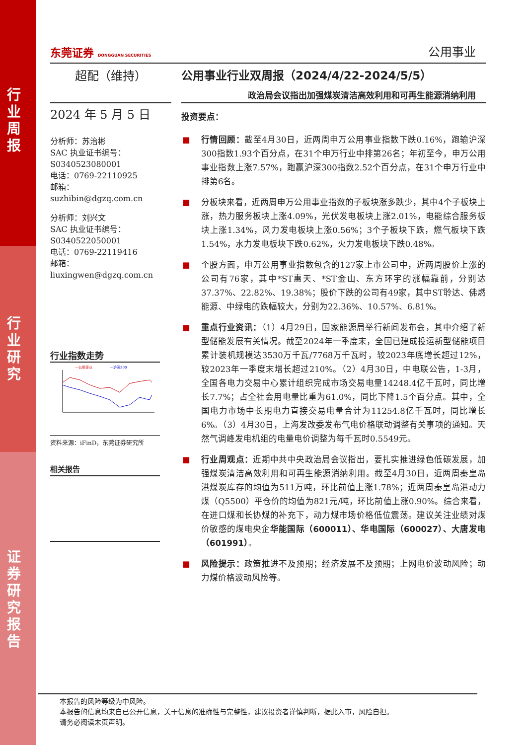行业周报
行业研究
证券研究报告
东莞证券 DONGGUAN SECURITIES
公用事业
超配（维持）
公用事业行业双周报（2024/4/22-2024/5/5）
政治局会议指出加强煤炭清洁高效利用和可再生能源消纳利用
2024 年 5 月 5 日
分析师：苏治彬
SAC 执业证书编号：
S0340523080001
电话：0769-22110925
邮箱：
suzhibin@dgzq.com.cn
分析师：刘兴文
SAC 执业证书编号：
S0340522050001
电话：0769-22119416
邮箱：
liuxingwen@dgzq.com.cn
行业指数走势
—公用事业
—沪深300
资料来源：iFinD，东莞证券研究所
相关报告
投资要点：
■ 行情回顾：截至4月30日，近两周申万公用事业指数下跌0.16%，跑输沪深300指数1.93个百分点，在31个申万行业中排第26名；年初至今，申万公用事业指数上涨7.57%，跑赢沪深300指数2.52个百分点，在31个申万行业中排第6名。
■ 分板块来看，近两周申万公用事业指数的子板块涨多跌少，其中4个子板块上涨，热力服务板块上涨4.09%，光伏发电板块上涨2.01%，电能综合服务板块上涨1.34%，风力发电板块上涨0.56%；3个子板块下跌，燃气板块下跌1.54%，水力发电板块下跌0.62%，火力发电板块下跌0.48%。
■ 个股方面，申万公用事业指数包含的127家上市公司中，近两周股价上涨的公司有76家，其中*ST惠天、*ST金山、东方环宇的涨幅靠前，分别达37.37%、22.82%、19.38%；股价下跌的公司有49家，其中ST聆达、佛燃能源、中绿电的跌幅较大，分别为22.36%、10.57%、6.81%。
■ 重点行业资讯：（1）4月29日，国家能源局举行新闻发布会，其中介绍了新型储能发展有关情况。截至2024年一季度末，全国已建成投运新型储能项目累计装机规模达3530万千瓦/7768万千瓦时，较2023年底增长超过12%，较2023年一季度末增长超过210%。（2）4月30日，中电联公告，1-3月，全国各电力交易中心累计组织完成市场交易电量14248.4亿千瓦时，同比增长7.7%；占全社会用电量比重为61.0%，同比下降1.5个百分点。其中，全国电力市场中长期电力直接交易电量合计为11254.8亿千瓦时，同比增长6%。（3）4月30日，上海发改委发布气电价格联动调整有关事项的通知。天然气调峰发电机组的电量电价调整为每千瓦时0.5549元。
■ 行业周观点：近期中共中央政治局会议指出，要扎实推进绿色低碳发展，加强煤炭清洁高效利用和可再生能源消纳利用。截至4月30日，近两周秦皇岛港煤炭库存的均值为511万吨，环比前值上涨1.78%；近两周秦皇岛港动力煤（Q5500）平仓价的均值为821元/吨，环比前值上涨0.90%。综合来看，在进口煤和长协煤的补充下，动力煤市场价格低位震荡。建议关注业绩对煤价敏感的煤电央企华能国际（600011）、华电国际（600027）、大唐发电（601991）。
■ 风险提示：政策推进不及预期；经济发展不及预期；上网电价波动风险；动力煤价格波动风险等。
本报告的风险等级为中风险。
本报告的信息均来自已公开信息，关于信息的准确性与完整性，建议投资者谨慎判断，据此入市，风险自担。
请务必阅读末页声明。